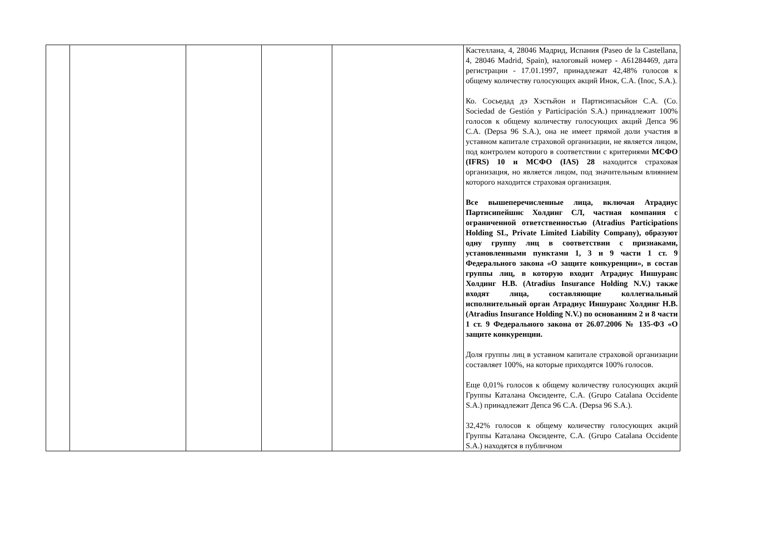| | | | | | Кастеллана, 4, 28046 Мадрид, Испания (Paseo de la Castellana, 4, 28046 Madrid, Spain), налоговый номер - A61284469, дата регистрации - 17.01.1997, принадлежат 42,48% голосов к общему количеству голосующих акций Инок, С.А. (Inoc, S.A.). Ко. Сосьедад дэ Хэстьйон и Партисипасьйон С.А. (Co. Sociedad de Gestión y Participación S.A.) принадлежит 100% голосов к общему количеству голосующих акций Депса 96 С.А. (Depsa 96 S.A.), она не имеет прямой доли участия в уставном капитале страховой организации, не является лицом, под контролем которого в соответствии с критериями МСФО (IFRS) 10 и МСФО (IAS) 28 находится страховая организация, но является лицом, под значительным влиянием которого находится страховая организация. Все вышеперечисленные лица, включая Атрадиус Партисипейшнс Холдинг СЛ, частная компания с ограниченной ответственностью (Atradius Participations Holding SL, Private Limited Liability Company), образуют одну группу лиц в соответствии с признаками, установленными пунктами 1, 3 и 9 части 1 ст. 9 Федерального закона «О защите конкуренции», в состав группы лиц, в которую входит Атрадиус Иншуранс Холдинг Н.В. (Atradius Insurance Holding N.V.) также входят лица, составляющие коллегиальный исполнительный орган Атрадиус Иншуранс Холдинг Н.В. (Atradius Insurance Holding N.V.) по основаниям 2 и 8 части 1 ст. 9 Федерального закона от 26.07.2006 № 135-ФЗ «О защите конкуренции. Доля группы лиц в уставном капитале страховой организации составляет 100%, на которые приходятся 100% голосов. Еще 0,01% голосов к общему количеству голосующих акций Группы Каталана Оксиденте, С.А. (Grupo Catalana Occidente S.A.) принадлежит Депса 96 С.А. (Depsa 96 S.A.). 32,42% голосов к общему количеству голосующих акций Группы Каталана Оксиденте, С.А. (Grupo Catalana Occidente S.A.) находятся в публичном |